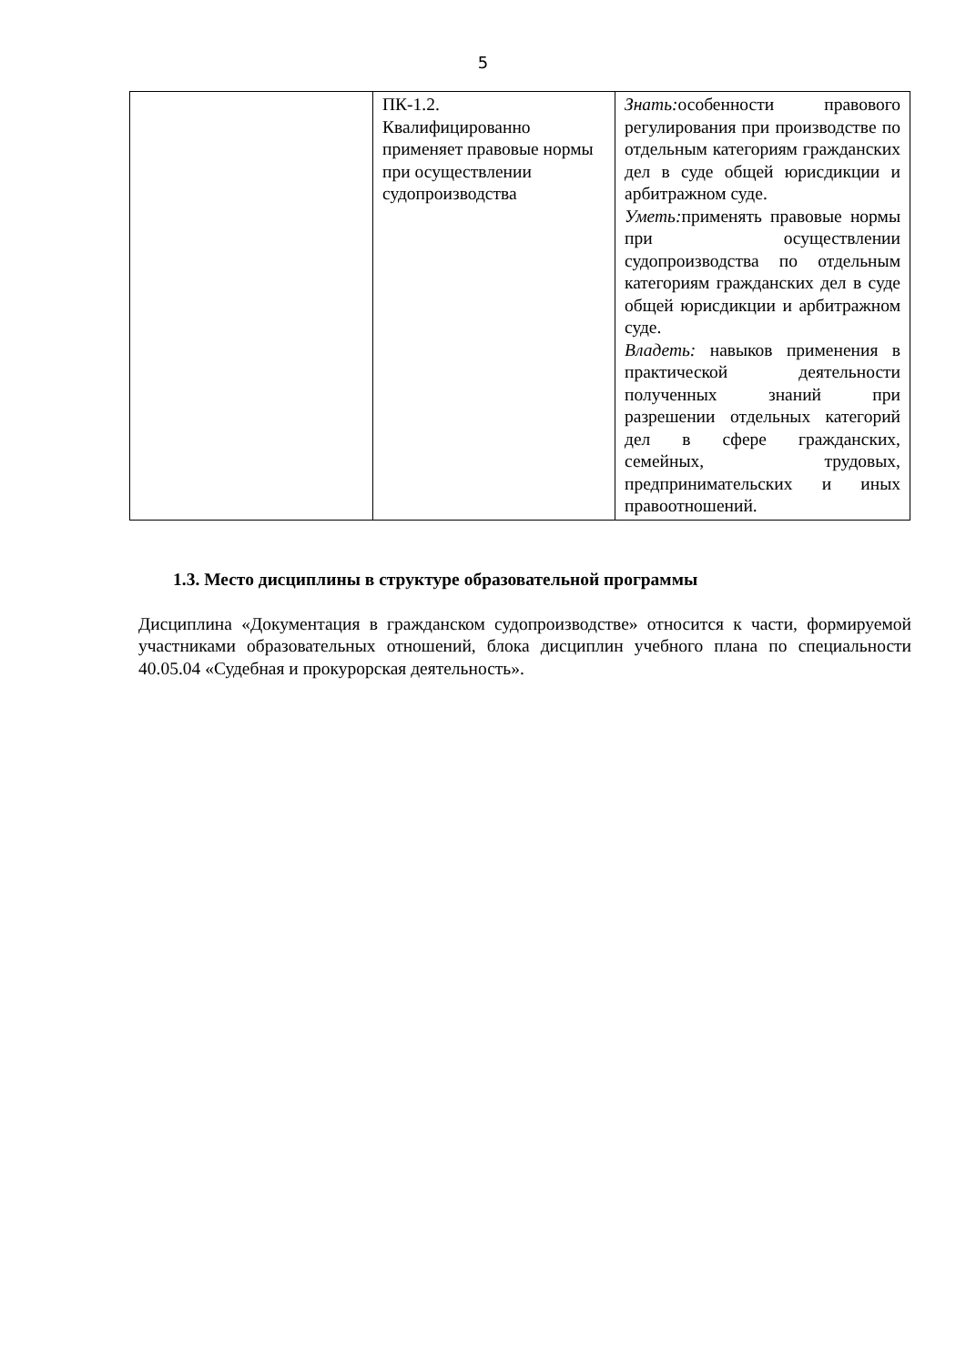5
| | ПК-1.2. Квалифицированно применяет правовые нормы при осуществлении судопроизводства | Знать: особенности правового регулирования при производстве по отдельным категориям гражданских дел в суде общей юрисдикции и арбитражном суде. Уметь: применять правовые нормы при осуществлении судопроизводства по отдельным категориям гражданских дел в суде общей юрисдикции и арбитражном суде. Владеть: навыков применения в практической деятельности полученных знаний при разрешении отдельных категорий дел в сфере гражданских, семейных, трудовых, предпринимательских и иных правоотношений. |
1.3. Место дисциплины в структуре образовательной программы
Дисциплина «Документация в гражданском судопроизводстве» относится к части, формируемой участниками образовательных отношений, блока дисциплин учебного плана по специальности 40.05.04 «Судебная и прокурорская деятельность».